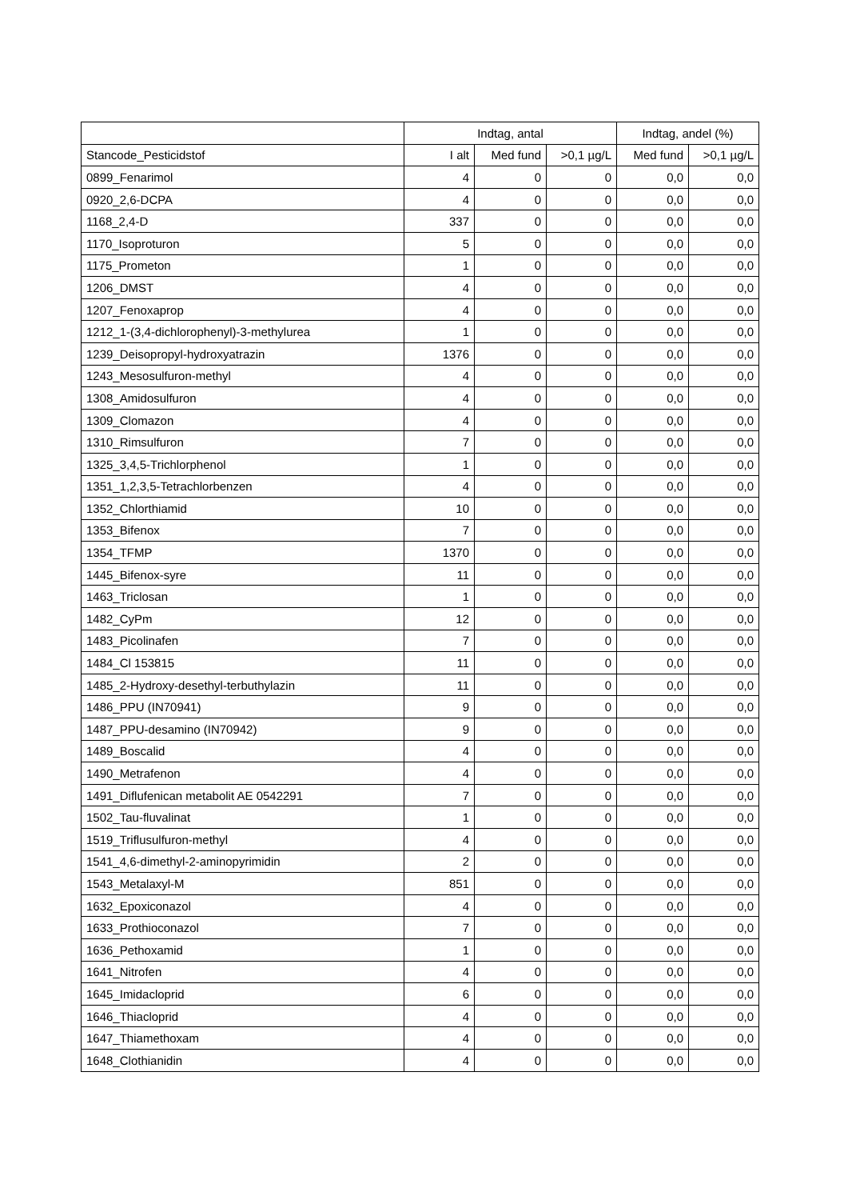| | Indtag, antal | | | Indtag, andel (%) | |
| --- | --- | --- | --- | --- | --- |
| Stancode_Pesticidstof | I alt | Med fund | >0,1 µg/L | Med fund | >0,1 µg/L |
| 0899_Fenarimol | 4 | 0 | 0 | 0,0 | 0,0 |
| 0920_2,6-DCPA | 4 | 0 | 0 | 0,0 | 0,0 |
| 1168_2,4-D | 337 | 0 | 0 | 0,0 | 0,0 |
| 1170_Isoproturon | 5 | 0 | 0 | 0,0 | 0,0 |
| 1175_Prometon | 1 | 0 | 0 | 0,0 | 0,0 |
| 1206_DMST | 4 | 0 | 0 | 0,0 | 0,0 |
| 1207_Fenoxaprop | 4 | 0 | 0 | 0,0 | 0,0 |
| 1212_1-(3,4-dichlorophenyl)-3-methylurea | 1 | 0 | 0 | 0,0 | 0,0 |
| 1239_Deisopropyl-hydroxyatrazin | 1376 | 0 | 0 | 0,0 | 0,0 |
| 1243_Mesosulfuron-methyl | 4 | 0 | 0 | 0,0 | 0,0 |
| 1308_Amidosulfuron | 4 | 0 | 0 | 0,0 | 0,0 |
| 1309_Clomazon | 4 | 0 | 0 | 0,0 | 0,0 |
| 1310_Rimsulfuron | 7 | 0 | 0 | 0,0 | 0,0 |
| 1325_3,4,5-Trichlorphenol | 1 | 0 | 0 | 0,0 | 0,0 |
| 1351_1,2,3,5-Tetrachlorbenzen | 4 | 0 | 0 | 0,0 | 0,0 |
| 1352_Chlorthiamid | 10 | 0 | 0 | 0,0 | 0,0 |
| 1353_Bifenox | 7 | 0 | 0 | 0,0 | 0,0 |
| 1354_TFMP | 1370 | 0 | 0 | 0,0 | 0,0 |
| 1445_Bifenox-syre | 11 | 0 | 0 | 0,0 | 0,0 |
| 1463_Triclosan | 1 | 0 | 0 | 0,0 | 0,0 |
| 1482_CyPm | 12 | 0 | 0 | 0,0 | 0,0 |
| 1483_Picolinafen | 7 | 0 | 0 | 0,0 | 0,0 |
| 1484_Cl 153815 | 11 | 0 | 0 | 0,0 | 0,0 |
| 1485_2-Hydroxy-desethyl-terbuthylazin | 11 | 0 | 0 | 0,0 | 0,0 |
| 1486_PPU (IN70941) | 9 | 0 | 0 | 0,0 | 0,0 |
| 1487_PPU-desamino (IN70942) | 9 | 0 | 0 | 0,0 | 0,0 |
| 1489_Boscalid | 4 | 0 | 0 | 0,0 | 0,0 |
| 1490_Metrafenon | 4 | 0 | 0 | 0,0 | 0,0 |
| 1491_Diflufenican metabolit AE 0542291 | 7 | 0 | 0 | 0,0 | 0,0 |
| 1502_Tau-fluvalinat | 1 | 0 | 0 | 0,0 | 0,0 |
| 1519_Triflusulfuron-methyl | 4 | 0 | 0 | 0,0 | 0,0 |
| 1541_4,6-dimethyl-2-aminopyrimidin | 2 | 0 | 0 | 0,0 | 0,0 |
| 1543_Metalaxyl-M | 851 | 0 | 0 | 0,0 | 0,0 |
| 1632_Epoxiconazol | 4 | 0 | 0 | 0,0 | 0,0 |
| 1633_Prothioconazol | 7 | 0 | 0 | 0,0 | 0,0 |
| 1636_Pethoxamid | 1 | 0 | 0 | 0,0 | 0,0 |
| 1641_Nitrofen | 4 | 0 | 0 | 0,0 | 0,0 |
| 1645_Imidacloprid | 6 | 0 | 0 | 0,0 | 0,0 |
| 1646_Thiacloprid | 4 | 0 | 0 | 0,0 | 0,0 |
| 1647_Thiamethoxam | 4 | 0 | 0 | 0,0 | 0,0 |
| 1648_Clothianidin | 4 | 0 | 0 | 0,0 | 0,0 |